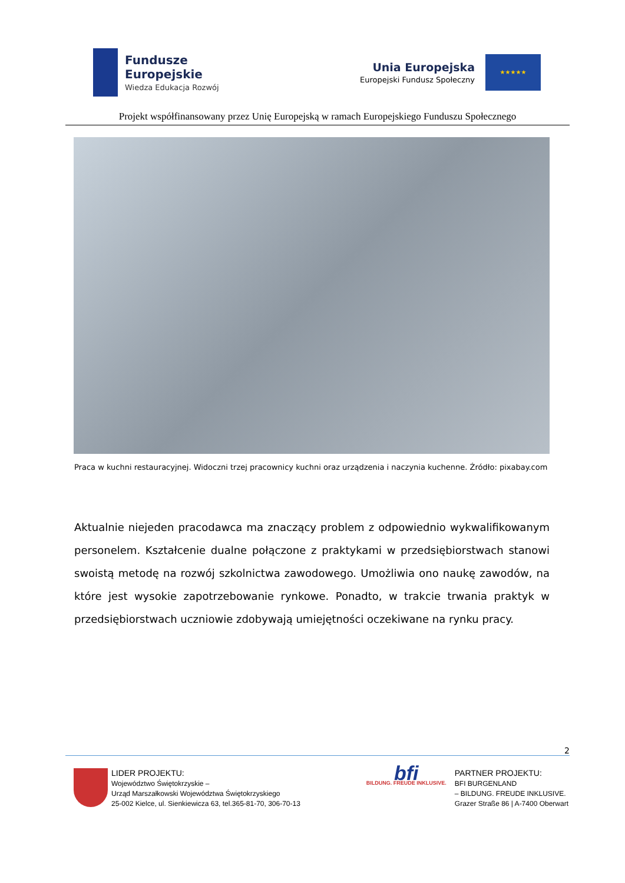Fundusze
Europejskie
Wiedza Edukacja Rozwój
Unia Europejska
Europejski Fundusz Społeczny
★★★★★
Projekt współfinansowany przez Unię Europejską w ramach Europejskiego Funduszu Społecznego
Praca w kuchni restauracyjnej. Widoczni trzej pracownicy kuchni oraz urządzenia i naczynia kuchenne. Źródło: pixabay.com
Aktualnie niejeden pracodawca ma znaczący problem z odpowiednio wykwalifikowanym personelem. Kształcenie dualne połączone z praktykami w przedsiębiorstwach stanowi swoistą metodę na rozwój szkolnictwa zawodowego. Umożliwia ono naukę zawodów, na które jest wysokie zapotrzebowanie rynkowe. Ponadto, w trakcie trwania praktyk w przedsiębiorstwach uczniowie zdobywają umiejętności oczekiwane na rynku pracy.
2
LIDER PROJEKTU:
Województwo Świętokrzyskie –
Urząd Marszałkowski Województwa Świętokrzyskiego
25-002 Kielce, ul. Sienkiewicza 63, tel.365-81-70, 306-70-13
bfi BILDUNG. FREUDE INKLUSIVE.
PARTNER PROJEKTU:
BFI BURGENLAND
– BILDUNG. FREUDE INKLUSIVE.
Grazer Straße 86 | A-7400 Oberwart